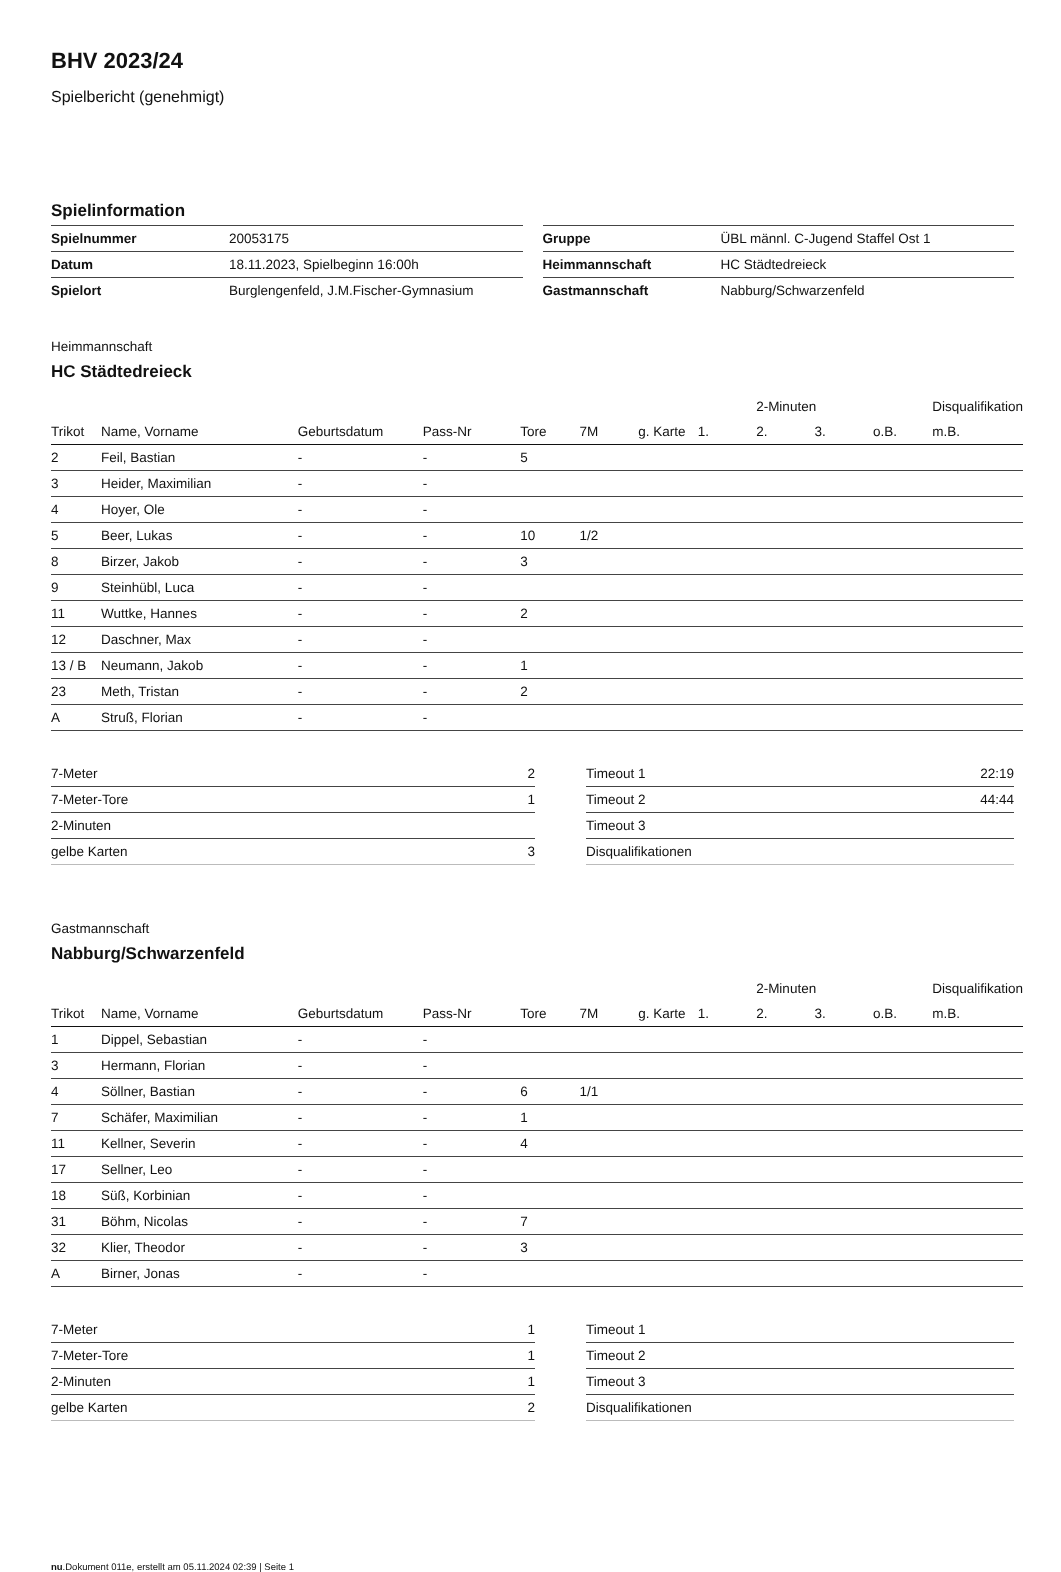BHV 2023/24
Spielbericht (genehmigt)
Spielinformation
| Spielnummer | 20053175 |
| Datum | 18.11.2023, Spielbeginn 16:00h |
| Spielort | Burglengenfeld, J.M.Fischer-Gymnasium |
| Gruppe | ÜBL männl. C-Jugend Staffel Ost 1 |
| Heimmannschaft | HC Städtedreieck |
| Gastmannschaft | Nabburg/Schwarzenfeld |
Heimmannschaft
HC Städtedreieck
| | | | | | | | | 2-Minuten | | | Disqualifikation |
| --- | --- | --- | --- | --- | --- | --- | --- | --- | --- | --- | --- |
| Trikot | Name, Vorname | Geburtsdatum | Pass-Nr | Tore | 7M | g. Karte | 1. | 2. | 3. | o.B. | m.B. |
| 2 | Feil, Bastian | - | - | 5 | | | | | | | |
| 3 | Heider, Maximilian | - | - | | | | | | | | |
| 4 | Hoyer, Ole | - | - | | | | | | | | |
| 5 | Beer, Lukas | - | - | 10 | 1/2 | | | | | | |
| 8 | Birzer, Jakob | - | - | 3 | | | | | | | |
| 9 | Steinhübl, Luca | - | - | | | | | | | | |
| 11 | Wuttke, Hannes | - | - | 2 | | | | | | | |
| 12 | Daschner, Max | - | - | | | | | | | | |
| 13 / B | Neumann, Jakob | - | - | 1 | | | | | | | |
| 23 | Meth, Tristan | - | - | 2 | | | | | | | |
| A | Struß, Florian | - | - | | | | | | | | |
| 7-Meter | 2 |
| 7-Meter-Tore | 1 |
| 2-Minuten | |
| gelbe Karten | 3 |
| Timeout 1 | 22:19 |
| Timeout 2 | 44:44 |
| Timeout 3 | |
| Disqualifikationen | |
Gastmannschaft
Nabburg/Schwarzenfeld
| | | | | | | | | 2-Minuten | | | Disqualifikation |
| --- | --- | --- | --- | --- | --- | --- | --- | --- | --- | --- | --- |
| Trikot | Name, Vorname | Geburtsdatum | Pass-Nr | Tore | 7M | g. Karte | 1. | 2. | 3. | o.B. | m.B. |
| 1 | Dippel, Sebastian | - | - | | | | | | | | |
| 3 | Hermann, Florian | - | - | | | | | | | | |
| 4 | Söllner, Bastian | - | - | 6 | 1/1 | | | | | | |
| 7 | Schäfer, Maximilian | - | - | 1 | | | | | | | |
| 11 | Kellner, Severin | - | - | 4 | | | | | | | |
| 17 | Sellner, Leo | - | - | | | | | | | | |
| 18 | Süß, Korbinian | - | - | | | | | | | | |
| 31 | Böhm, Nicolas | - | - | 7 | | | | | | | |
| 32 | Klier, Theodor | - | - | 3 | | | | | | | |
| A | Birner, Jonas | - | - | | | | | | | | |
| 7-Meter | 1 |
| 7-Meter-Tore | 1 |
| 2-Minuten | 1 |
| gelbe Karten | 2 |
| Timeout 1 | |
| Timeout 2 | |
| Timeout 3 | |
| Disqualifikationen | |
nu.Dokument 011e, erstellt am 05.11.2024 02:39 | Seite 1